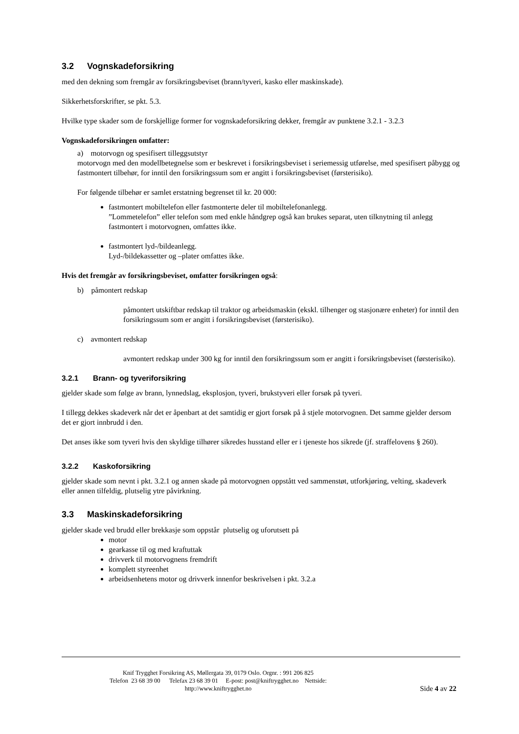3.2 Vognskadeforsikring
med den dekning som fremgår av forsikringsbeviset (brann/tyveri, kasko eller maskinskade).
Sikkerhetsforskrifter, se pkt. 5.3.
Hvilke type skader som de forskjellige former for vognskadeforsikring dekker, fremgår av punktene 3.2.1 - 3.2.3
Vognskadeforsikringen omfatter:
a) motorvogn og spesifisert tilleggsutstyr
motorvogn med den modellbetegnelse som er beskrevet i forsikringsbeviset i seriemessig utførelse, med spesifisert påbygg og fastmontert tilbehør, for inntil den forsikringssum som er angitt i forsikringsbeviset (førsterisiko).
For følgende tilbehør er samlet erstatning begrenset til kr. 20 000:
fastmontert mobiltelefon eller fastmonterte deler til mobiltelefonanlegg.
”Lommetelefon” eller telefon som med enkle håndgrep også kan brukes separat, uten tilknytning til anlegg fastmontert i motorvognen, omfattes ikke.
fastmontert lyd-/bildeanlegg.
Lyd-/bildekassetter og –plater omfattes ikke.
Hvis det fremgår av forsikringsbeviset, omfatter forsikringen også:
b) påmontert redskap
påmontert utskiftbar redskap til traktor og arbeidsmaskin (ekskl. tilhenger og stasjonære enheter) for inntil den forsikringssum som er angitt i forsikringsbeviset (førsterisiko).
c) avmontert redskap
avmontert redskap under 300 kg for inntil den forsikringssum som er angitt i forsikringsbeviset (førsterisiko).
3.2.1 Brann- og tyveriforsikring
gjelder skade som følge av brann, lynnedslag, eksplosjon, tyveri, brukstyveri eller forsøk på tyveri.
I tillegg dekkes skadeverk når det er åpenbart at det samtidig er gjort forsøk på å stjele motorvognen. Det samme gjelder dersom det er gjort innbrudd i den.
Det anses ikke som tyveri hvis den skyldige tilhører sikredes husstand eller er i tjeneste hos sikrede (jf. straffelovens § 260).
3.2.2 Kaskoforsikring
gjelder skade som nevnt i pkt. 3.2.1 og annen skade på motorvognen oppstått ved sammenstøt, utforkjøring, velting, skadeverk eller annen tilfeldig, plutselig ytre påvirkning.
3.3 Maskinskadeforsikring
gjelder skade ved brudd eller brekkasje som oppstår plutselig og uforutsett på
motor
gearkasse til og med kraftuttak
drivverk til motorvognens fremdrift
komplett styreenhet
arbeidsenhetens motor og drivverk innenfor beskrivelsen i pkt. 3.2.a
Knif Trygghet Forsikring AS, Møllergata 39, 0179 Oslo. Orgnr. : 991 206 825
Telefon 23 68 39 00 Telefax 23 68 39 01 E-post: post@kniftrygghet.no Nettside:
http://www.kniftrygghet.no
Side 4 av 22